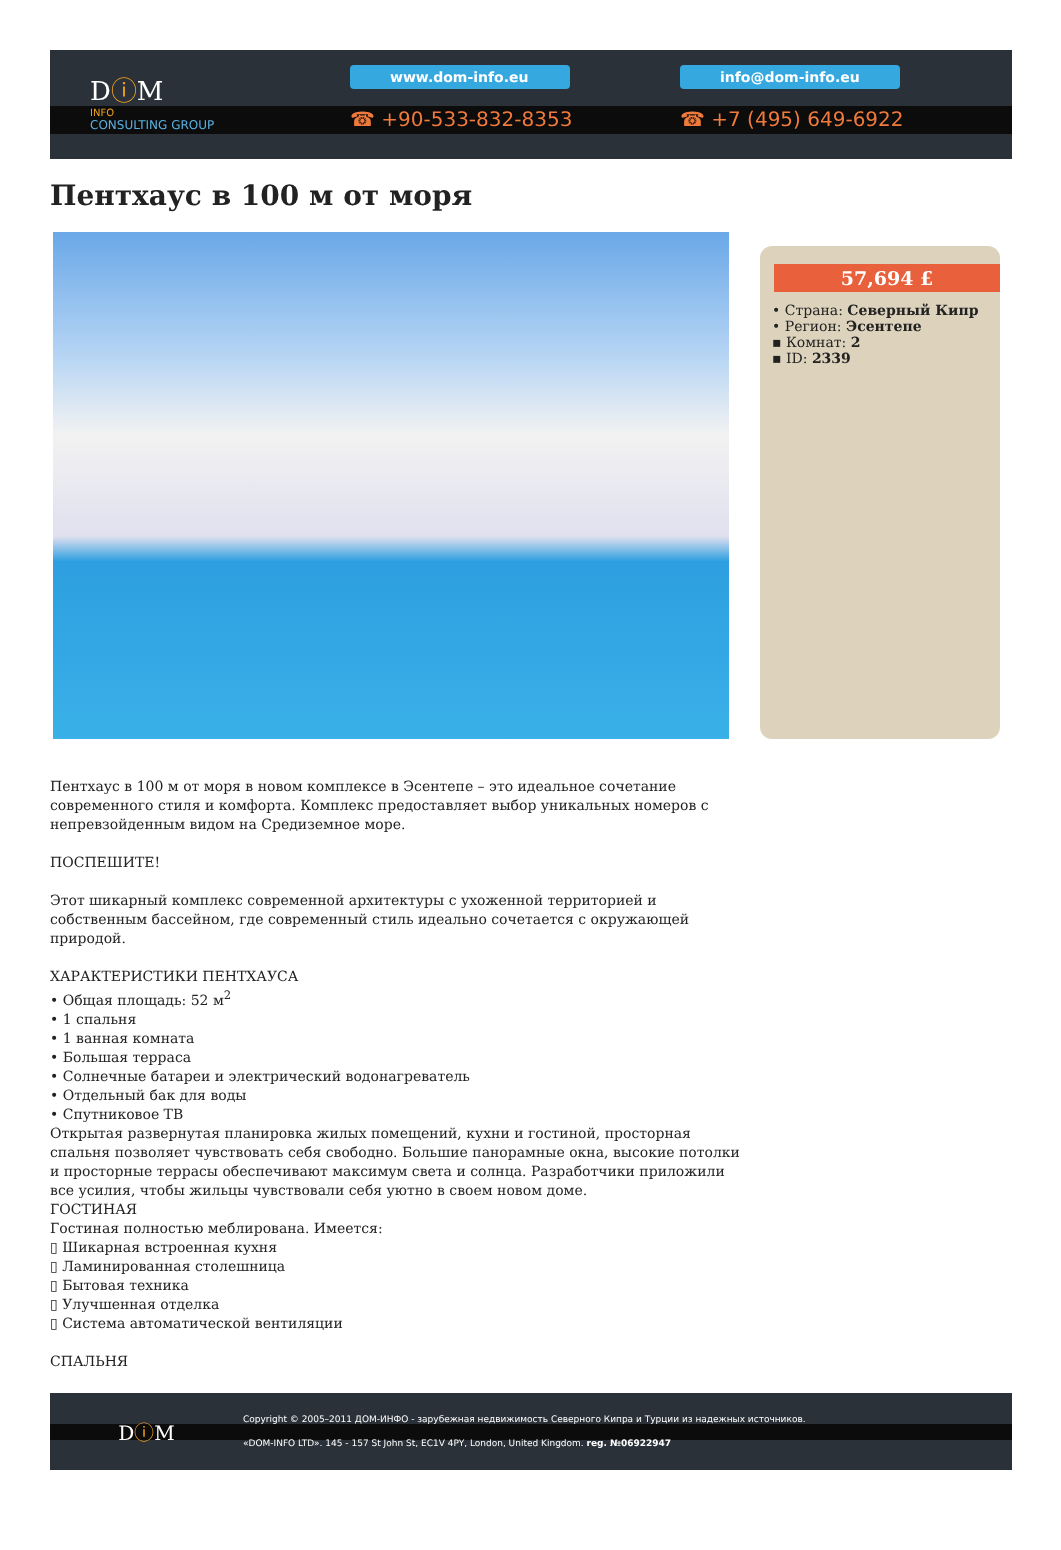DⓘM
INFO
CONSULTING GROUP
www.dom-info.eu
☎ +90-533-832-8353
info@dom-info.eu
☎ +7 (495) 649-6922
Пентхаус в 100 м от моря
57,694 £
• Страна: Северный Кипр
• Регион: Эсентепе
▪ Комнат: 2
▪ ID: 2339
Пентхаус в 100 м от моря в новом комплексе в Эсентепе – это идеальное сочетание современного стиля и комфорта. Комплекс предоставляет выбор уникальных номеров с непревзойденным видом на Средиземное море.
ПОСПЕШИТЕ!
Этот шикарный комплекс современной архитектуры с ухоженной территорией и собственным бассейном, где современный стиль идеально сочетается с окружающей природой.
ХАРАКТЕРИСТИКИ ПЕНТХАУСА
• Общая площадь: 52 м<sup>2</sup>
• 1 спальня
• 1 ванная комната
• Большая терраса
• Солнечные батареи и электрический водонагреватель
• Отдельный бак для воды
• Спутниковое ТВ
Открытая развернутая планировка жилых помещений, кухни и гостиной, просторная спальня позволяет чувствовать себя свободно. Большие панорамные окна, высокие потолки и просторные террасы обеспечивают максимум света и солнца. Разработчики приложили все усилия, чтобы жильцы чувствовали себя уютно в своем новом доме.
ГОСТИНАЯ
Гостиная полностью меблирована. Имеется:
▯ Шикарная встроенная кухня
▯ Ламинированная столешница
▯ Бытовая техника
▯ Улучшенная отделка
▯ Система автоматической вентиляции
СПАЛЬНЯ
DⓘM
Copyright © 2005–2011 ДОМ-ИНФО - зарубежная недвижимость Северного Кипра и Турции из надежных источников.
«DOM-INFO LTD». 145 - 157 St John St, EC1V 4PY, London, United Kingdom. reg. №06922947